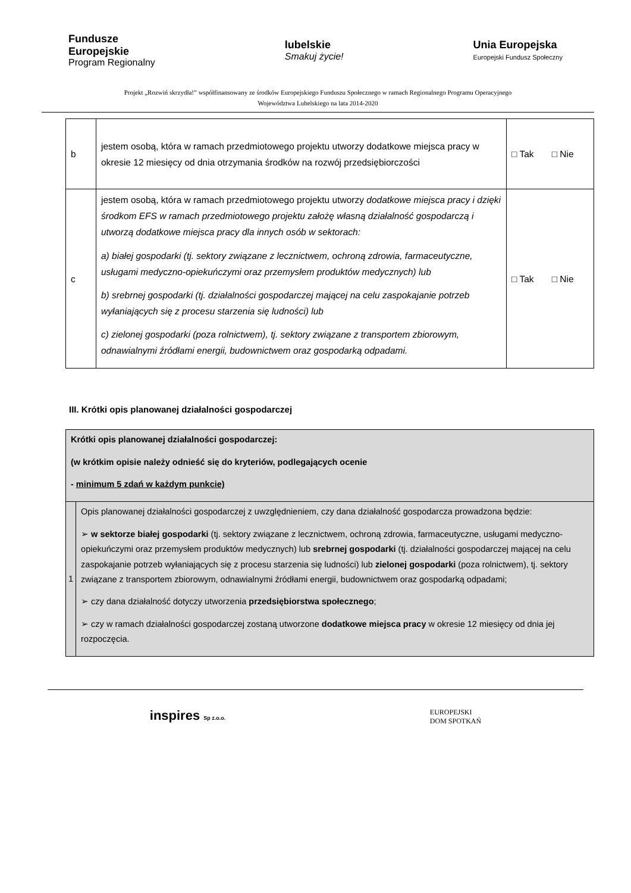Fundusze
Europejskie
Program Regionalny
lubelskie
Smakuj życie!
Unia Europejska
Europejski Fundusz Społeczny
Projekt „Rozwiń skrzydła!” współfinansowany ze środków Europejskiego Funduszu Społecznego w ramach Regionalnego Programu Operacyjnego
Województwa Lubelskiego na lata 2014-2020
| b | jestem osobą, która w ramach przedmiotowego projektu utworzy dodatkowe miejsca pracy w okresie 12 miesięcy od dnia otrzymania środków na rozwój przedsiębiorczości | □ Tak □ Nie |
| c | jestem osobą, która w ramach przedmiotowego projektu utworzy dodatkowe miejsca pracy i dzięki środkom EFS w ramach przedmiotowego projektu założę własną działalność gospodarczą i utworzą dodatkowe miejsca pracy dla innych osób w sektorach: a) białej gospodarki (tj. sektory związane z lecznictwem, ochroną zdrowia, farmaceutyczne, usługami medyczno-opiekuńczymi oraz przemysłem produktów medycznych) lub b) srebrnej gospodarki (tj. działalności gospodarczej mającej na celu zaspokajanie potrzeb wyłaniających się z procesu starzenia się ludności) lub c) zielonej gospodarki (poza rolnictwem), tj. sektory związane z transportem zbiorowym, odnawialnymi źródłami energii, budownictwem oraz gospodarką odpadami. | □ Tak □ Nie |
III. Krótki opis planowanej działalności gospodarczej
| Krótki opis planowanej działalności gospodarczej: (w krótkim opisie należy odnieść się do kryteriów, podlegających ocenie - minimum 5 zdań w każdym punkcie) | |
| 1 | Opis planowanej działalności gospodarczej z uwzględnieniem, czy dana działalność gospodarcza prowadzona będzie: ➢ w sektorze białej gospodarki (tj. sektory związane z lecznictwem, ochroną zdrowia, farmaceutyczne, usługami medyczno-opiekuńczymi oraz przemysłem produktów medycznych) lub srebrnej gospodarki (tj. działalności gospodarczej mającej na celu zaspokajanie potrzeb wyłaniających się z procesu starzenia się ludności) lub zielonej gospodarki (poza rolnictwem), tj. sektory związane z transportem zbiorowym, odnawialnymi źródłami energii, budownictwem oraz gospodarką odpadami; ➢ czy dana działalność dotyczy utworzenia przedsiębiorstwa społecznego ; ➢ czy w ramach działalności gospodarczej zostaną utworzone dodatkowe miejsca pracy w okresie 12 miesięcy od dnia jej rozpoczęcia. |
inspires Sp z.o.o.
EUROPEJSKI
DOM SPOTKAŃ